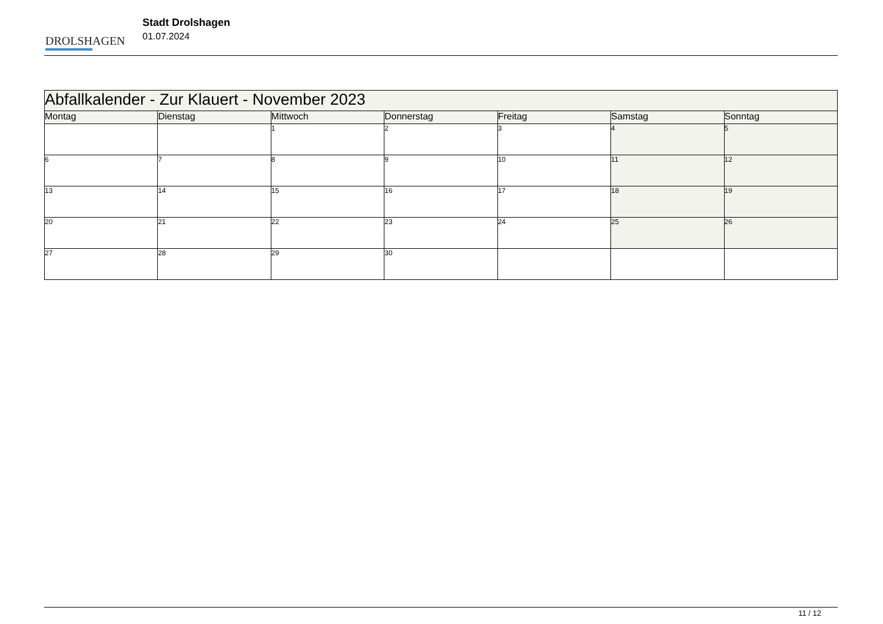DROLSHAGEN
Stadt Drolshagen
01.07.2024
| Abfallkalender - Zur Klauert - November 2023 | | | | | | |
| --- | --- | --- | --- | --- | --- | --- |
| Montag | Dienstag | Mittwoch | Donnerstag | Freitag | Samstag | Sonntag |
| | | 1 | 2 | 3 | 4 | 5 |
| 6 | 7 | 8 | 9 | 10 | 11 | 12 |
| 13 | 14 | 15 | 16 | 17 | 18 | 19 |
| 20 | 21 | 22 | 23 | 24 | 25 | 26 |
| 27 | 28 | 29 | 30 | | | |
11 / 12